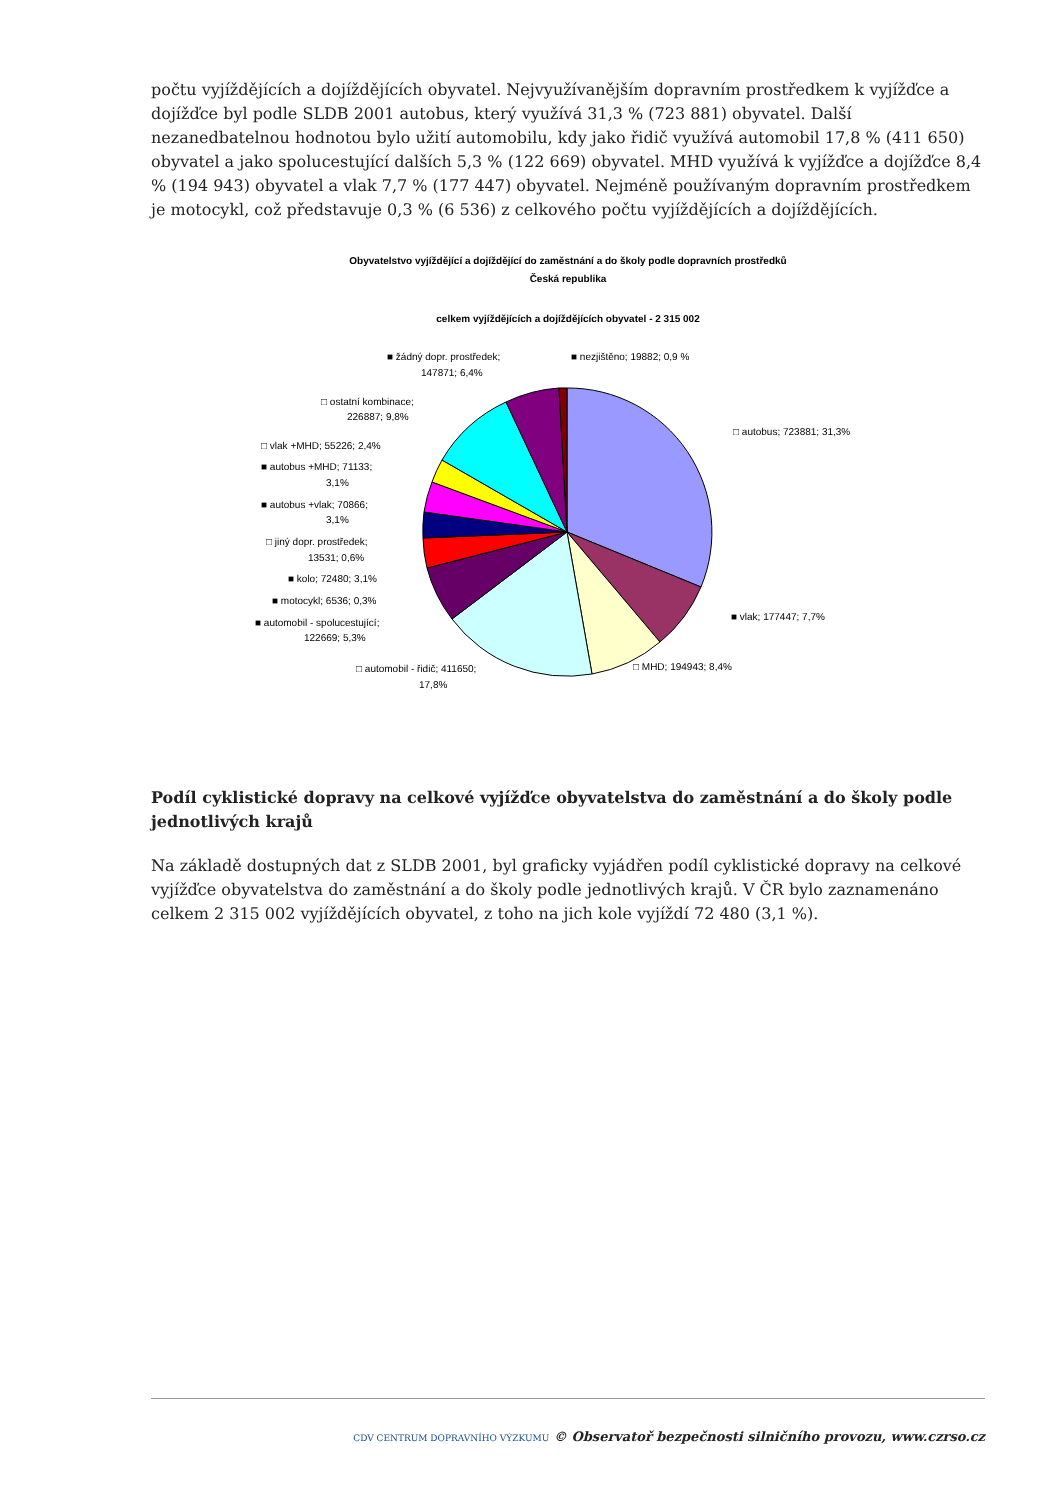počtu vyjíždějících a dojíždějících obyvatel. Nejvyužívanějším dopravním prostředkem k vyjížďce a dojížďce byl podle SLDB 2001 autobus, který využívá 31,3 % (723 881) obyvatel. Další nezanedbatelnou hodnotou bylo užití automobilu, kdy jako řidič využívá automobil 17,8 % (411 650) obyvatel a jako spolucestující dalších 5,3 % (122 669) obyvatel. MHD využívá k vyjížďce a dojížďce 8,4 % (194 943) obyvatel a vlak 7,7 % (177 447) obyvatel. Nejméně používaným dopravním prostředkem je motocykl, což představuje 0,3 % (6 536) z celkového počtu vyjíždějících a dojíždějících.
Obyvatelstvo vyjíždějící a dojíždějící do zaměstnání a do školy podle dopravních prostředků
Česká republika
celkem vyjíždějících a dojíždějících obyvatel - 2 315 002
■ žádný dopr. prostředek;
147871; 6,4%
■ nezjištěno; 19882; 0,9 %
□ ostatní kombinace;
226887; 9,8%
□ autobus; 723881; 31,3%
□ vlak +MHD; 55226; 2,4%
■ autobus +MHD; 71133;
3,1%
■ autobus +vlak; 70866;
3,1%
□ jiný dopr. prostředek;
13531; 0,6%
■ kolo; 72480; 3,1%
■ motocykl; 6536; 0,3%
■ automobil - spolucestující;
122669; 5,3%
■ vlak; 177447; 7,7%
□ automobil - řidič; 411650;
17,8%
□ MHD; 194943; 8,4%
Podíl cyklistické dopravy na celkové vyjížďce obyvatelstva do zaměstnání a do školy podle jednotlivých krajů
Na základě dostupných dat z SLDB 2001, byl graficky vyjádřen podíl cyklistické dopravy na celkové vyjížďce obyvatelstva do zaměstnání a do školy podle jednotlivých krajů. V ČR bylo zaznamenáno celkem 2 315 002 vyjíždějících obyvatel, z toho na jich kole vyjíždí 72 480 (3,1 %).
CDV CENTRUM DOPRAVNÍHO VÝZKUMU © Observatoř bezpečnosti silničního provozu, www.czrso.cz